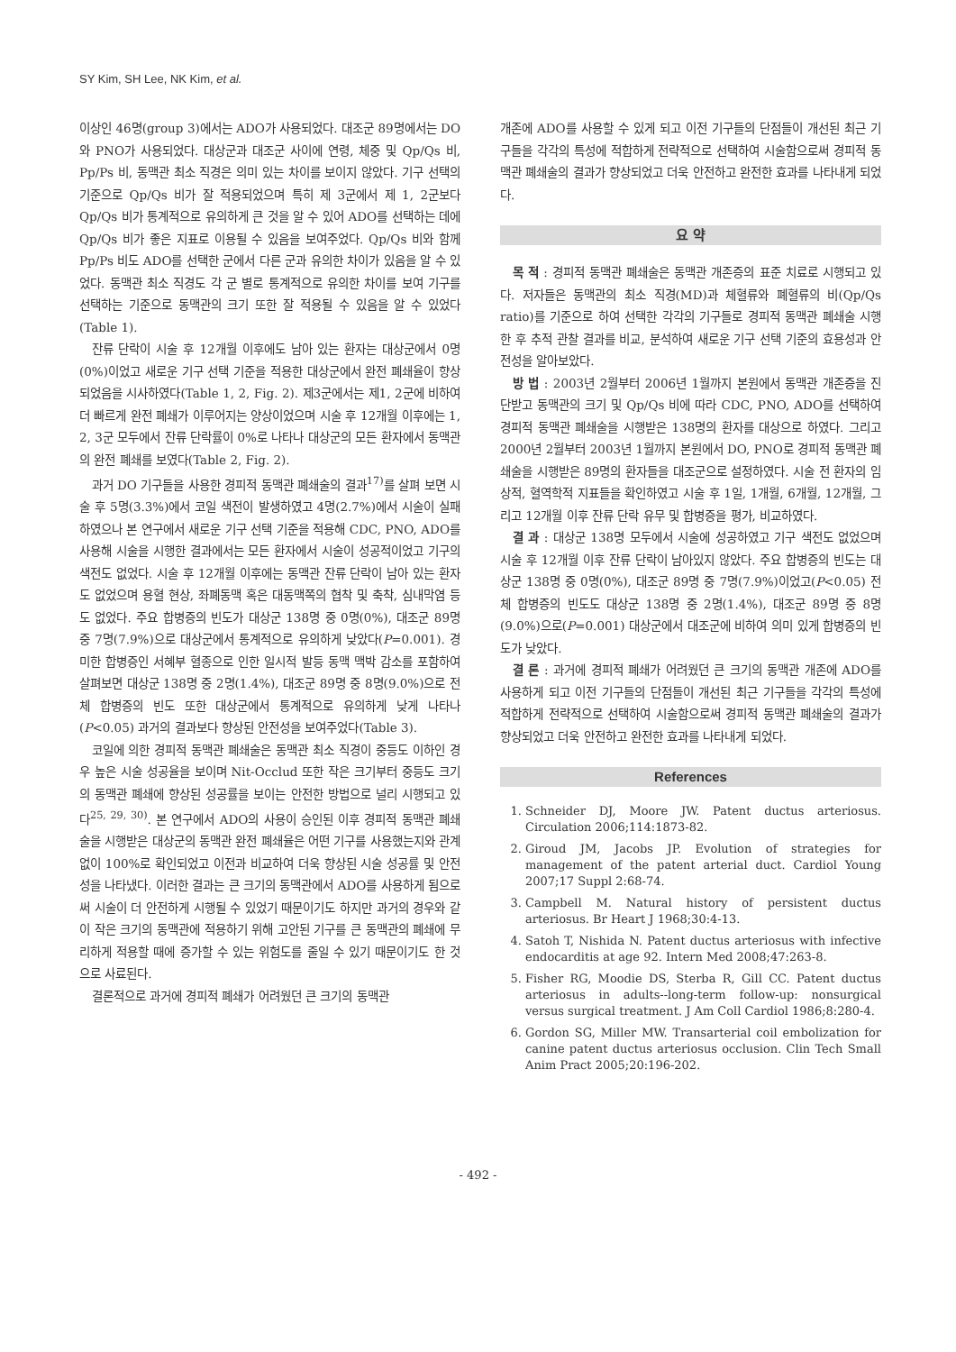SY Kim, SH Lee, NK Kim, et al.
이상인 46명(group 3)에서는 ADO가 사용되었다. 대조군 89명에서는 DO와 PNO가 사용되었다. 대상군과 대조군 사이에 연령, 체중 및 Qp/Qs 비, Pp/Ps 비, 동맥관 최소 직경은 의미 있는 차이를 보이지 않았다. 기구 선택의 기준으로 Qp/Qs 비가 잘 적용되었으며 특히 제 3군에서 제 1, 2군보다 Qp/Qs 비가 통계적으로 유의하게 큰 것을 알 수 있어 ADO를 선택하는 데에 Qp/Qs 비가 좋은 지표로 이용될 수 있음을 보여주었다. Qp/Qs 비와 함께 Pp/Ps 비도 ADO를 선택한 군에서 다른 군과 유의한 차이가 있음을 알 수 있었다. 동맥관 최소 직경도 각 군 별로 통계적으로 유의한 차이를 보여 기구를 선택하는 기준으로 동맥관의 크기 또한 잘 적용될 수 있음을 알 수 있었다(Table 1).
잔류 단락이 시술 후 12개월 이후에도 남아 있는 환자는 대상군에서 0명(0%)이었고 새로운 기구 선택 기준을 적용한 대상군에서 완전 폐쇄율이 향상되었음을 시사하였다(Table 1, 2, Fig. 2). 제3군에서는 제1, 2군에 비하여 더 빠르게 완전 폐쇄가 이루어지는 양상이었으며 시술 후 12개월 이후에는 1, 2, 3군 모두에서 잔류 단락률이 0%로 나타나 대상군의 모든 환자에서 동맥관의 완전 폐쇄를 보였다(Table 2, Fig. 2).
과거 DO 기구들을 사용한 경피적 동맥관 폐쇄술의 결과<sup>17)</sup>를 살펴 보면 시술 후 5명(3.3%)에서 코일 색전이 발생하였고 4명(2.7%)에서 시술이 실패하였으나 본 연구에서 새로운 기구 선택 기준을 적용해 CDC, PNO, ADO를 사용해 시술을 시행한 결과에서는 모든 환자에서 시술이 성공적이었고 기구의 색전도 없었다. 시술 후 12개월 이후에는 동맥관 잔류 단락이 남아 있는 환자도 없었으며 용혈 현상, 좌폐동맥 혹은 대동맥쪽의 협착 및 축착, 심내막염 등도 없었다. 주요 합병증의 빈도가 대상군 138명 중 0명(0%), 대조군 89명 중 7명(7.9%)으로 대상군에서 통계적으로 유의하게 낮았다(P=0.001). 경미한 합병증인 서혜부 혈종으로 인한 일시적 발등 동맥 맥박 감소를 포함하여 살펴보면 대상군 138명 중 2명(1.4%), 대조군 89명 중 8명(9.0%)으로 전체 합병증의 빈도 또한 대상군에서 통계적으로 유의하게 낮게 나타나(P<0.05) 과거의 결과보다 향상된 안전성을 보여주었다(Table 3).
코일에 의한 경피적 동맥관 폐쇄술은 동맥관 최소 직경이 중등도 이하인 경우 높은 시술 성공율을 보이며 Nit-Occlud 또한 작은 크기부터 중등도 크기의 동맥관 폐쇄에 향상된 성공률을 보이는 안전한 방법으로 널리 시행되고 있다<sup>25, 29, 30)</sup>. 본 연구에서 ADO의 사용이 승인된 이후 경피적 동맥관 폐쇄술을 시행받은 대상군의 동맥관 완전 폐쇄율은 어떤 기구를 사용했는지와 관계 없이 100%로 확인되었고 이전과 비교하여 더욱 향상된 시술 성공률 및 안전성을 나타냈다. 이러한 결과는 큰 크기의 동맥관에서 ADO를 사용하게 됨으로써 시술이 더 안전하게 시행될 수 있었기 때문이기도 하지만 과거의 경우와 같이 작은 크기의 동맥관에 적용하기 위해 고안된 기구를 큰 동맥관의 폐쇄에 무리하게 적용할 때에 증가할 수 있는 위험도를 줄일 수 있기 때문이기도 한 것으로 사료된다.
결론적으로 과거에 경피적 폐쇄가 어려웠던 큰 크기의 동맥관
개존에 ADO를 사용할 수 있게 되고 이전 기구들의 단점들이 개선된 최근 기구들을 각각의 특성에 적합하게 전략적으로 선택하여 시술함으로써 경피적 동맥관 폐쇄술의 결과가 향상되었고 더욱 안전하고 완전한 효과를 나타내게 되었다.
요 약
목 적 : 경피적 동맥관 폐쇄술은 동맥관 개존증의 표준 치료로 시행되고 있다. 저자들은 동맥관의 최소 직경(MD)과 체혈류와 폐혈류의 비(Qp/Qs ratio)를 기준으로 하여 선택한 각각의 기구들로 경피적 동맥관 폐쇄술 시행한 후 추적 관찰 결과를 비교, 분석하여 새로운 기구 선택 기준의 효용성과 안전성을 알아보았다.
방 법 : 2003년 2월부터 2006년 1월까지 본원에서 동맥관 개존증을 진단받고 동맥관의 크기 및 Qp/Qs 비에 따라 CDC, PNO, ADO를 선택하여 경피적 동맥관 폐쇄술을 시행받은 138명의 환자를 대상으로 하였다. 그리고 2000년 2월부터 2003년 1월까지 본원에서 DO, PNO로 경피적 동맥관 폐쇄술을 시행받은 89명의 환자들을 대조군으로 설정하였다. 시술 전 환자의 임상적, 혈역학적 지표들을 확인하였고 시술 후 1일, 1개월, 6개월, 12개월, 그리고 12개월 이후 잔류 단락 유무 및 합병증을 평가, 비교하였다.
결 과 : 대상군 138명 모두에서 시술에 성공하였고 기구 색전도 없었으며 시술 후 12개월 이후 잔류 단락이 남아있지 않았다. 주요 합병증의 빈도는 대상군 138명 중 0명(0%), 대조군 89명 중 7명(7.9%)이었고(P<0.05) 전체 합병증의 빈도도 대상군 138명 중 2명(1.4%), 대조군 89명 중 8명(9.0%)으로(P=0.001) 대상군에서 대조군에 비하여 의미 있게 합병증의 빈도가 낮았다.
결 론 : 과거에 경피적 폐쇄가 어려웠던 큰 크기의 동맥관 개존에 ADO를 사용하게 되고 이전 기구들의 단점들이 개선된 최근 기구들을 각각의 특성에 적합하게 전략적으로 선택하여 시술함으로써 경피적 동맥관 폐쇄술의 결과가 향상되었고 더욱 안전하고 완전한 효과를 나타내게 되었다.
References
1. Schneider DJ, Moore JW. Patent ductus arteriosus. Circulation 2006;114:1873-82.
2. Giroud JM, Jacobs JP. Evolution of strategies for management of the patent arterial duct. Cardiol Young 2007;17 Suppl 2:68-74.
3. Campbell M. Natural history of persistent ductus arteriosus. Br Heart J 1968;30:4-13.
4. Satoh T, Nishida N. Patent ductus arteriosus with infective endocarditis at age 92. Intern Med 2008;47:263-8.
5. Fisher RG, Moodie DS, Sterba R, Gill CC. Patent ductus arteriosus in adults--long-term follow-up: nonsurgical versus surgical treatment. J Am Coll Cardiol 1986;8:280-4.
6. Gordon SG, Miller MW. Transarterial coil embolization for canine patent ductus arteriosus occlusion. Clin Tech Small Anim Pract 2005;20:196-202.
- 492 -